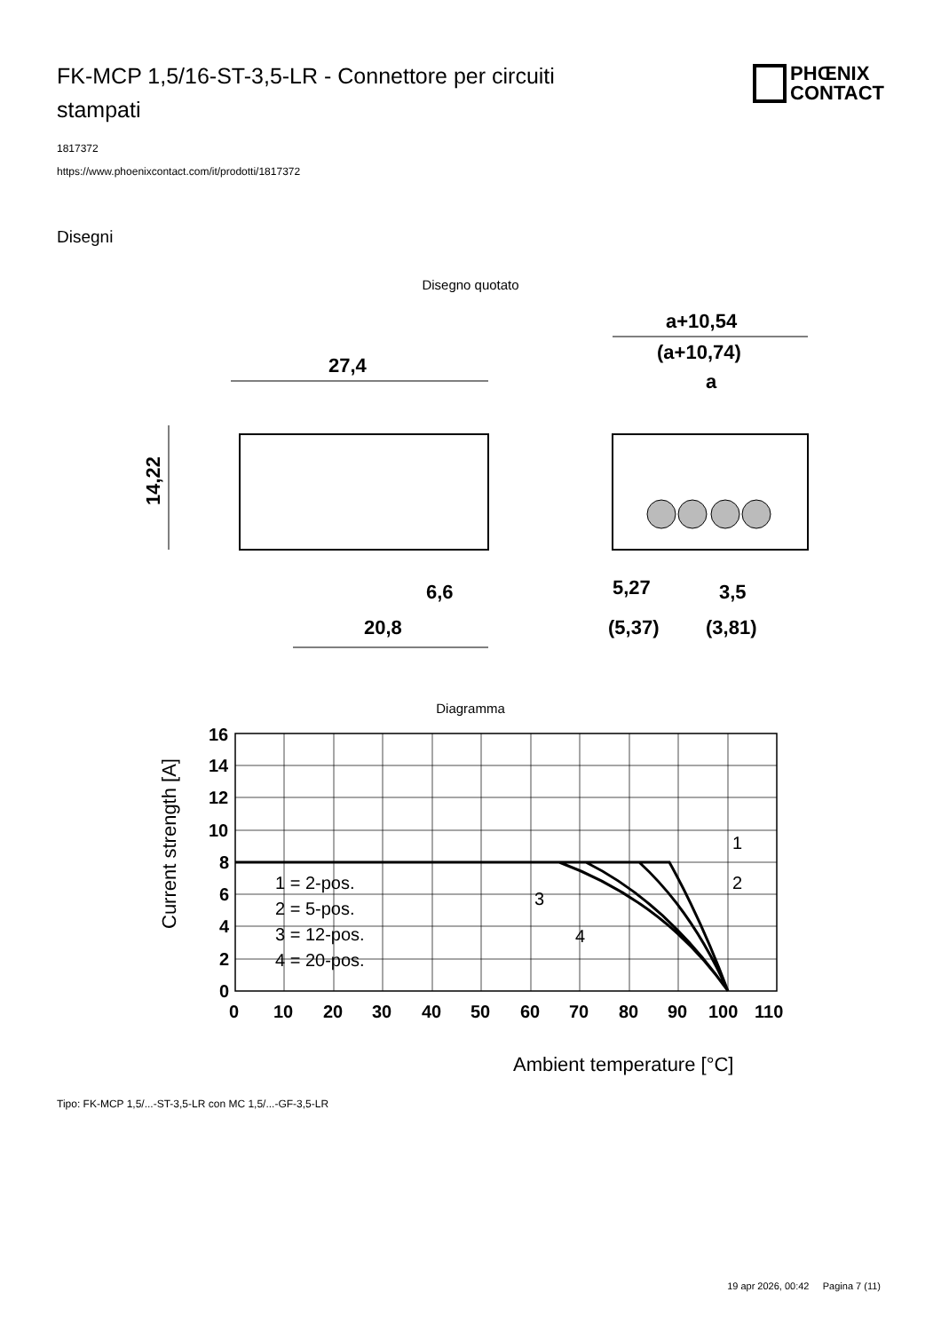FK-MCP 1,5/16-ST-3,5-LR - Connettore per circuiti stampati
PHŒNIX
CONTACT
1817372
https://www.phoenixcontact.com/it/prodotti/1817372
Disegni
Disegno quotato
27,4
14,22
6,6
20,8
a+10,54
(a+10,74)
a
5,27
3,5
(5,37)
(3,81)
Diagramma
16
14
12
10
8
6
4
2
0
0
10
20
30
40
50
60
70
80
90
100
110
1 = 2-pos.
2 = 5-pos.
3 = 12-pos.
4 = 20-pos.
1
2
3
4
Ambient temperature [°C]
Current strength [A]
Tipo: FK-MCP 1,5/...-ST-3,5-LR con MC 1,5/...-GF-3,5-LR
19 apr 2026, 00:42 Pagina 7 (11)